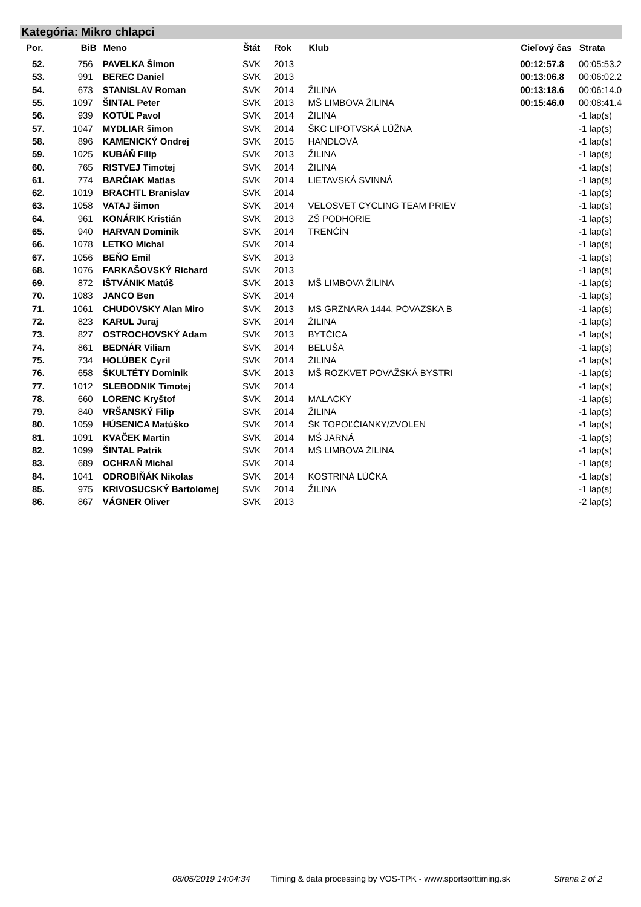Kategória: Mikro chlapci
| Por. | BiB | Meno | Štát | Rok | Klub | Cieľový čas | Strata |
| --- | --- | --- | --- | --- | --- | --- | --- |
| 52. | 756 | PAVELKA Šimon | SVK | 2013 | | 00:12:57.8 | 00:05:53.2 |
| 53. | 991 | BEREC Daniel | SVK | 2013 | | 00:13:06.8 | 00:06:02.2 |
| 54. | 673 | STANISLAV Roman | SVK | 2014 | ŽILINA | 00:13:18.6 | 00:06:14.0 |
| 55. | 1097 | ŠINTAL Peter | SVK | 2013 | MŠ LIMBOVA ŽILINA | 00:15:46.0 | 00:08:41.4 |
| 56. | 939 | KOTÚĽ Pavol | SVK | 2014 | ŽILINA | | -1 lap(s) |
| 57. | 1047 | MYDLIAR šimon | SVK | 2014 | ŠKC LIPOTVSKÁ LÚŽNA | | -1 lap(s) |
| 58. | 896 | KAMENICKÝ Ondrej | SVK | 2015 | HANDLOVÁ | | -1 lap(s) |
| 59. | 1025 | KUBÁŇ Filip | SVK | 2013 | ŽILINA | | -1 lap(s) |
| 60. | 765 | RISTVEJ Timotej | SVK | 2014 | ŽILINA | | -1 lap(s) |
| 61. | 774 | BARČIAK Matias | SVK | 2014 | LIETAVSKÁ SVINNÁ | | -1 lap(s) |
| 62. | 1019 | BRACHTL Branislav | SVK | 2014 | | | -1 lap(s) |
| 63. | 1058 | VATAJ šimon | SVK | 2014 | VELOSVET CYCLING TEAM PRIEV | | -1 lap(s) |
| 64. | 961 | KONÁRIK Kristián | SVK | 2013 | ZŠ PODHORIE | | -1 lap(s) |
| 65. | 940 | HARVAN Dominik | SVK | 2014 | TRENČÍN | | -1 lap(s) |
| 66. | 1078 | LETKO Michal | SVK | 2014 | | | -1 lap(s) |
| 67. | 1056 | BEŇO Emil | SVK | 2013 | | | -1 lap(s) |
| 68. | 1076 | FARKAŠOVSKÝ Richard | SVK | 2013 | | | -1 lap(s) |
| 69. | 872 | IŠTVÁNIK Matúš | SVK | 2013 | MŠ LIMBOVA ŽILINA | | -1 lap(s) |
| 70. | 1083 | JANCO Ben | SVK | 2014 | | | -1 lap(s) |
| 71. | 1061 | CHUDOVSKY Alan Miro | SVK | 2013 | MS GRZNARA 1444, POVAZSKA B | | -1 lap(s) |
| 72. | 823 | KARUL Juraj | SVK | 2014 | ŽILINA | | -1 lap(s) |
| 73. | 827 | OSTROCHOVSKÝ Adam | SVK | 2013 | BYTČICA | | -1 lap(s) |
| 74. | 861 | BEDNÁR Viliam | SVK | 2014 | BELUŠA | | -1 lap(s) |
| 75. | 734 | HOLÚBEK Cyril | SVK | 2014 | ŽILINA | | -1 lap(s) |
| 76. | 658 | ŠKULTÉTY Dominik | SVK | 2013 | MŠ ROZKVET POVAŽSKÁ BYSTRI | | -1 lap(s) |
| 77. | 1012 | SLEBODNIK Timotej | SVK | 2014 | | | -1 lap(s) |
| 78. | 660 | LORENC Kryštof | SVK | 2014 | MALACKY | | -1 lap(s) |
| 79. | 840 | VRŠANSKÝ Filip | SVK | 2014 | ŽILINA | | -1 lap(s) |
| 80. | 1059 | HÚSENICA Matúško | SVK | 2014 | ŠK TOPOĽČIANKY/ZVOLEN | | -1 lap(s) |
| 81. | 1091 | KVAČEK Martin | SVK | 2014 | MŚ JARNÁ | | -1 lap(s) |
| 82. | 1099 | ŠINTAL Patrik | SVK | 2014 | MŠ LIMBOVA ŽILINA | | -1 lap(s) |
| 83. | 689 | OCHRAŇ Michal | SVK | 2014 | | | -1 lap(s) |
| 84. | 1041 | ODROBIŇÁK Nikolas | SVK | 2014 | KOSTRINÁ LÚČKA | | -1 lap(s) |
| 85. | 975 | KRIVOSUCSKÝ Bartolomej | SVK | 2014 | ŽILINA | | -1 lap(s) |
| 86. | 867 | VÁGNER Oliver | SVK | 2013 | | | -2 lap(s) |
08/05/2019 14:04:34 Timing & data processing by VOS-TPK - www.sportsofttiming.sk Strana 2 of 2